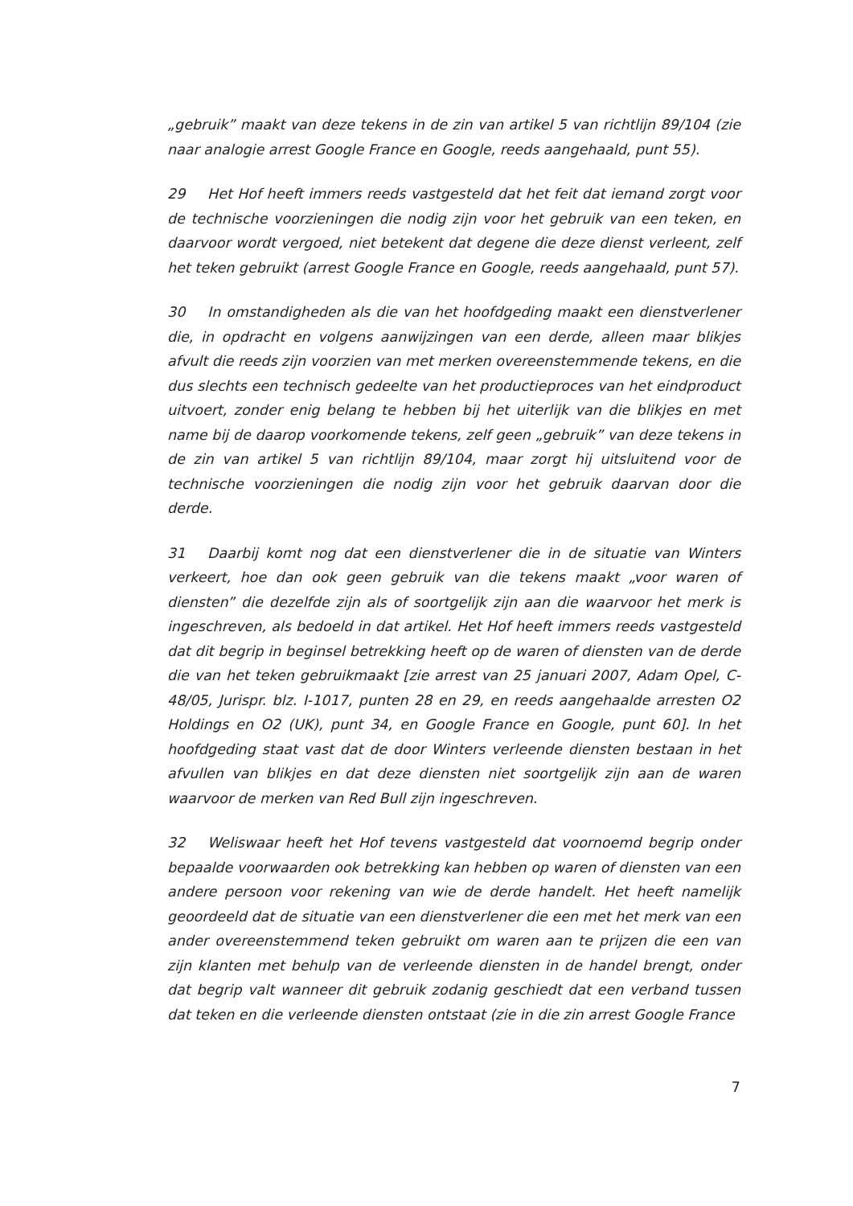„gebruik” maakt van deze tekens in de zin van artikel 5 van richtlijn 89/104 (zie naar analogie arrest Google France en Google, reeds aangehaald, punt 55).
29 Het Hof heeft immers reeds vastgesteld dat het feit dat iemand zorgt voor de technische voorzieningen die nodig zijn voor het gebruik van een teken, en daarvoor wordt vergoed, niet betekent dat degene die deze dienst verleent, zelf het teken gebruikt (arrest Google France en Google, reeds aangehaald, punt 57).
30 In omstandigheden als die van het hoofdgeding maakt een dienstverlener die, in opdracht en volgens aanwijzingen van een derde, alleen maar blikjes afvult die reeds zijn voorzien van met merken overeenstemmende tekens, en die dus slechts een technisch gedeelte van het productieproces van het eindproduct uitvoert, zonder enig belang te hebben bij het uiterlijk van die blikjes en met name bij de daarop voorkomende tekens, zelf geen „gebruik” van deze tekens in de zin van artikel 5 van richtlijn 89/104, maar zorgt hij uitsluitend voor de technische voorzieningen die nodig zijn voor het gebruik daarvan door die derde.
31 Daarbij komt nog dat een dienstverlener die in de situatie van Winters verkeert, hoe dan ook geen gebruik van die tekens maakt „voor waren of diensten” die dezelfde zijn als of soortgelijk zijn aan die waarvoor het merk is ingeschreven, als bedoeld in dat artikel. Het Hof heeft immers reeds vastgesteld dat dit begrip in beginsel betrekking heeft op de waren of diensten van de derde die van het teken gebruikmaakt [zie arrest van 25 januari 2007, Adam Opel, C-48/05, Jurispr. blz. I-1017, punten 28 en 29, en reeds aangehaalde arresten O2 Holdings en O2 (UK), punt 34, en Google France en Google, punt 60]. In het hoofdgeding staat vast dat de door Winters verleende diensten bestaan in het afvullen van blikjes en dat deze diensten niet soortgelijk zijn aan de waren waarvoor de merken van Red Bull zijn ingeschreven.
32 Weliswaar heeft het Hof tevens vastgesteld dat voornoemd begrip onder bepaalde voorwaarden ook betrekking kan hebben op waren of diensten van een andere persoon voor rekening van wie de derde handelt. Het heeft namelijk geoordeeld dat de situatie van een dienstverlener die een met het merk van een ander overeenstemmend teken gebruikt om waren aan te prijzen die een van zijn klanten met behulp van de verleende diensten in de handel brengt, onder dat begrip valt wanneer dit gebruik zodanig geschiedt dat een verband tussen dat teken en die verleende diensten ontstaat (zie in die zin arrest Google France
7